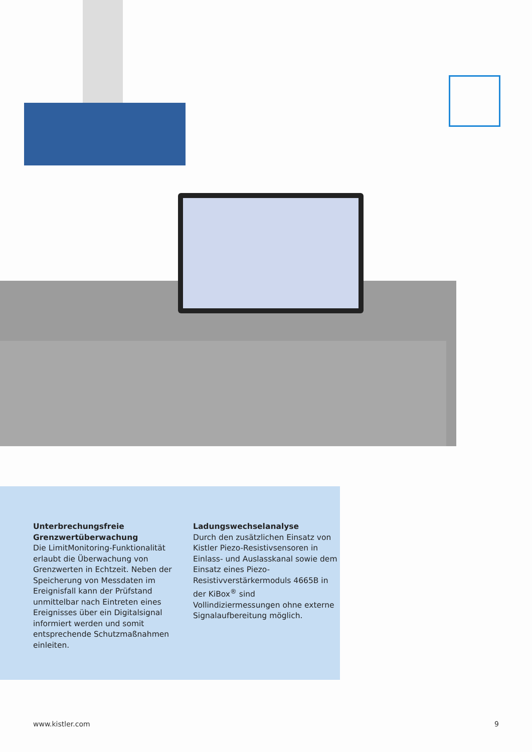Unterbrechungsfreie Grenzwertüberwachung
Die LimitMonitoring-Funktionalität erlaubt die Überwachung von Grenzwerten in Echtzeit. Neben der Speicherung von Messdaten im Ereignisfall kann der Prüfstand unmittelbar nach Eintreten eines Ereignisses über ein Digitalsignal informiert werden und somit entsprechende Schutzmaßnahmen einleiten.
Ladungswechselanalyse
Durch den zusätzlichen Einsatz von Kistler Piezo-Resistivsensoren in Einlass- und Auslasskanal sowie dem Einsatz eines Piezo-Resistivverstärkermoduls 4665B in der KiBox<sup>®</sup> sind Vollindiziermessungen ohne externe Signalaufbereitung möglich.
www.kistler.com 9